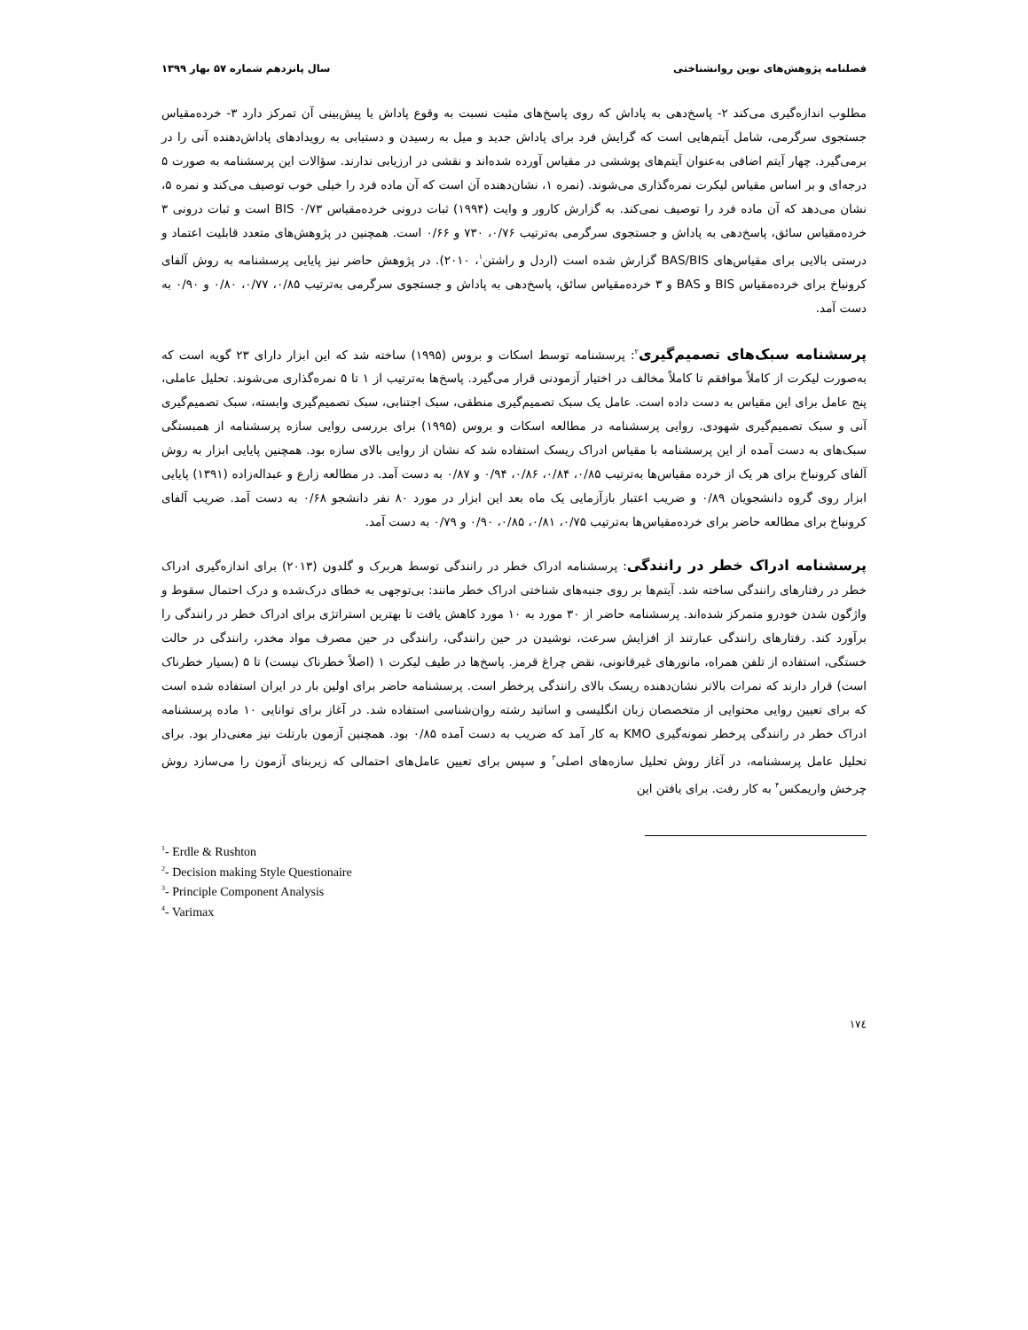فصلنامه پژوهش‌های نوین روانشناختی سال پانزدهم شماره ۵۷ بهار ۱۳۹۹
مطلوب اندازه‌گیری می‌کند ۲- پاسخ‌دهی به پاداش که روی پاسخ‌های مثبت نسبت به وقوع پاداش یا پیش‌بینی آن تمرکز دارد ۳- خرده‌مقیاس جستجوی سرگرمی، شامل آیتم‌هایی است که گرایش فرد برای پاداش جدید و میل به رسیدن و دستیابی به رویدادهای پاداش‌دهنده آنی را در برمی‌گیرد. چهار آیتم اضافی به‌عنوان آیتم‌های پوششی در مقیاس آورده شده‌اند و نقشی در ارزیابی ندارند. سؤالات این پرسشنامه به صورت ۵ درجه‌ای و بر اساس مقیاس لیکرت نمره‌گذاری می‌شوند. (نمره ۱، نشان‌دهنده آن است که آن ماده فرد را خیلی خوب توصیف می‌کند و نمره ۵، نشان می‌دهد که آن ماده فرد را توصیف نمی‌کند. به گزارش کارور و وایت (۱۹۹۴) ثبات درونی خرده‌مقیاس BIS ۰/۷۳ است و ثبات درونی ۳ خرده‌مقیاس سائق، پاسخ‌دهی به پاداش و جستجوی سرگرمی به‌ترتیب ۰/۷۶، ۷۳۰ و ۰/۶۶ است. همچنین در پژوهش‌های متعدد قابلیت اعتماد و درستی بالایی برای مقیاس‌های BAS/BIS گزارش شده است (اردل و راشتن<sup>۱</sup>، ۲۰۱۰). در پژوهش حاضر نیز پایایی پرسشنامه به روش آلفای کرونباخ برای خرده‌مقیاس BIS و BAS و ۳ خرده‌مقیاس سائق، پاسخ‌دهی به پاداش و جستجوی سرگرمی به‌ترتیب ۰/۸۵، ۰/۷۷، ۰/۸۰ و ۰/۹۰ به دست آمد.
پرسشنامه سبک‌های تصمیم‌گیری<sup>۲</sup>: پرسشنامه توسط اسکات و بروس (۱۹۹۵) ساخته شد که این ابزار دارای ۲۳ گویه است که به‌صورت لیکرت از کاملاً موافقم تا کاملاً مخالف در اختیار آزمودنی قرار می‌گیرد. پاسخ‌ها به‌ترتیب از ۱ تا ۵ نمره‌گذاری می‌شوند. تحلیل عاملی، پنج عامل برای این مقیاس به دست داده است. عامل یک سبک تصمیم‌گیری منطقی، سبک اجتنابی، سبک تصمیم‌گیری وابسته، سبک تصمیم‌گیری آنی و سبک تصمیم‌گیری شهودی. روایی پرسشنامه در مطالعه اسکات و بروس (۱۹۹۵) برای بررسی روایی سازه پرسشنامه از همبستگی سبک‌های به دست آمده از این پرسشنامه با مقیاس ادراک ریسک استفاده شد که نشان از روایی بالای سازه بود. همچنین پایایی ابزار به روش آلفای کرونباخ برای هر یک از خرده مقیاس‌ها به‌ترتیب ۰/۸۵، ۰/۸۴، ۰/۸۶، ۰/۹۴ و ۰/۸۷ به دست آمد. در مطالعه زارع و عبداله‌زاده (۱۳۹۱) پایایی ابزار روی گروه دانشجویان ۰/۸۹ و ضریب اعتبار بازآزمایی یک ماه بعد این ابزار در مورد ۸۰ نفر دانشجو ۰/۶۸ به دست آمد. ضریب آلفای کرونباخ برای مطالعه حاضر برای خرده‌مقیاس‌ها به‌ترتیب ۰/۷۵، ۰/۸۱، ۰/۸۵، ۰/۹۰ و ۰/۷۹ به دست آمد.
پرسشنامه ادراک خطر در رانندگی: پرسشنامه ادراک خطر در رانندگی توسط هربرک و گلدون (۲۰۱۳) برای اندازه‌گیری ادراک خطر در رفتارهای رانندگی ساخته شد. آیتم‌ها بر روی جنبه‌های شناختی ادراک خطر مانند: بی‌توجهی به خطای درک‌شده و درک احتمال سقوط و واژگون شدن خودرو متمرکز شده‌اند. پرسشنامه حاضر از ۳۰ مورد به ۱۰ مورد کاهش یافت تا بهترین استراتژی برای ادراک خطر در رانندگی را برآورد کند. رفتارهای رانندگی عبارتند از افزایش سرعت، نوشیدن در حین رانندگی، رانندگی در حین مصرف مواد مخدر، رانندگی در حالت خستگی، استفاده از تلفن همراه، مانورهای غیرقانونی، نقض چراغ قرمز. پاسخ‌ها در طیف لیکرت ۱ (اصلاً خطرناک نیست) تا ۵ (بسیار خطرناک است) قرار دارند که نمرات بالاتر نشان‌دهنده ریسک بالای رانندگی پرخطر است. پرسشنامه حاضر برای اولین بار در ایران استفاده شده است که برای تعیین روایی محتوایی از متخصصان زبان انگلیسی و اساتید رشته روان‌شناسی استفاده شد. در آغاز برای توانایی ۱۰ ماده پرسشنامه ادراک خطر در رانندگی پرخطر نمونه‌گیری KMO به کار آمد که ضریب به دست آمده ۰/۸۵ بود. همچنین آزمون بارتلت نیز معنی‌دار بود. برای تحلیل عامل پرسشنامه، در آغاز روش تحلیل سازه‌های اصلی<sup>۳</sup> و سپس برای تعیین عامل‌های احتمالی که زیربنای آزمون را می‌سازد روش چرخش واریمکس<sup>۴</sup> به کار رفت. برای یافتن این
<sup>1</sup>- Erdle & Rushton
<sup>2</sup>- Decision making Style Questionaire
<sup>3</sup>- Principle Component Analysis
<sup>4</sup>- Varimax
۱۷٤